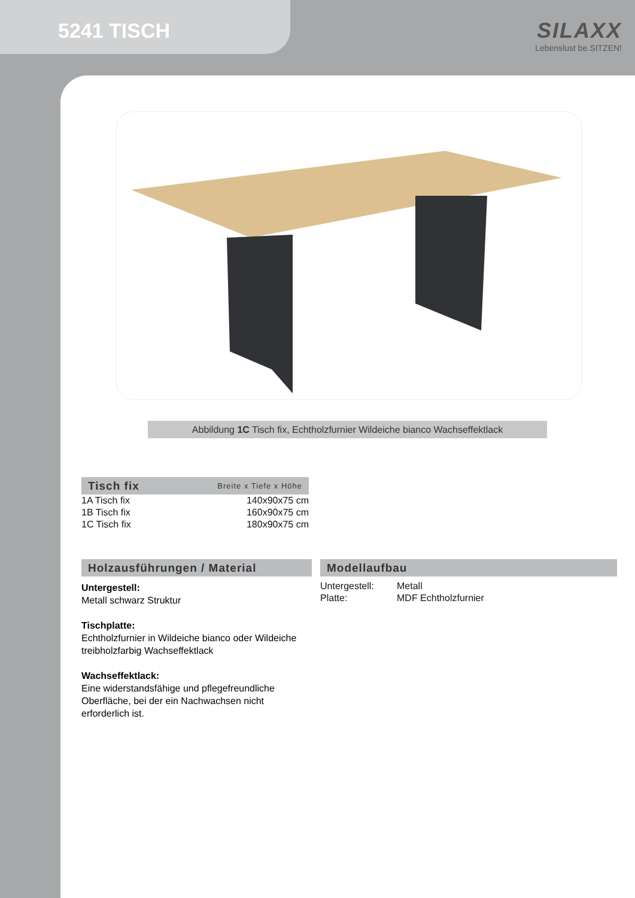5241 TISCH
SILAXX
Lebenslust be.SITZEN!
Abbildung 1C Tisch fix, Echtholzfurnier Wildeiche bianco Wachseffektlack
Tisch fix Breite x Tiefe x Höhe
| 1A Tisch fix | 140x90x75 cm |
| 1B Tisch fix | 160x90x75 cm |
| 1C Tisch fix | 180x90x75 cm |
Holzausführungen / Material
Untergestell:
Metall schwarz Struktur
Tischplatte:
Echtholzfurnier in Wildeiche bianco oder Wildeiche treibholzfarbig Wachseffektlack
Wachseffektlack:
Eine widerstandsfähige und pflegefreundliche Oberfläche, bei der ein Nachwachsen nicht erforderlich ist.
Modellaufbau
| Untergestell: | Metall |
| Platte: | MDF Echtholzfurnier |